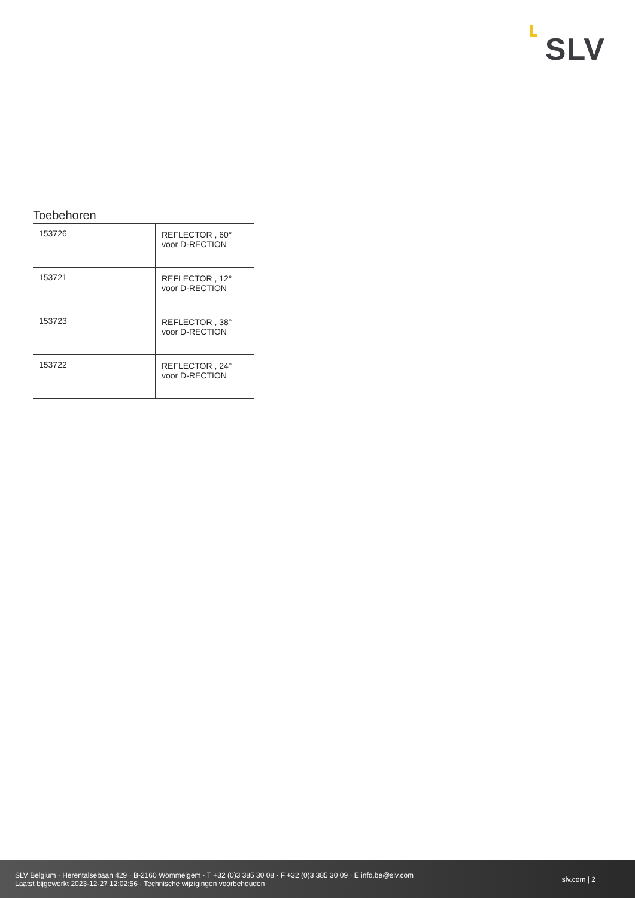SLV
Toebehoren
| 153726 | REFLECTOR , 60° voor D-RECTION |
| 153721 | REFLECTOR , 12° voor D-RECTION |
| 153723 | REFLECTOR , 38° voor D-RECTION |
| 153722 | REFLECTOR , 24° voor D-RECTION |
SLV Belgium · Herentalsebaan 429 · B-2160 Wommelgem · T +32 (0)3 385 30 08 · F +32 (0)3 385 30 09 · E info.be@slv.com
Laatst bijgewerkt 2023-12-27 12:02:56 · Technische wijzigingen voorbehouden
slv.com | 2